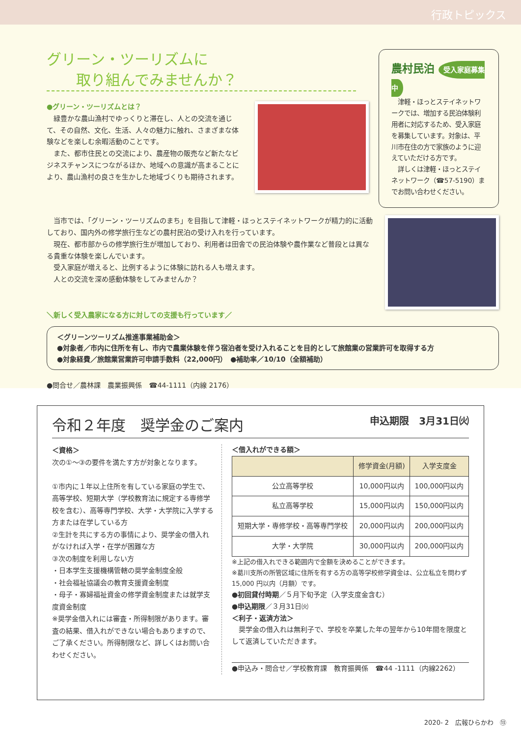行政トピックス
グリーン・ツーリズムに
　　取り組んでみませんか？
●グリーン・ツーリズムとは？
　緑豊かな農山漁村でゆっくりと滞在し、人との交流を通じて、その自然、文化、生活、人々の魅力に触れ、さまざまな体験などを楽しむ余暇活動のことです。
　また、都市住民との交流により、農産物の販売など新たなビジネスチャンスにつながるほか、地域への意識が高まることにより、農山漁村の良さを生かした地域づくりも期待されます。
農村民泊 受入家庭募集中
　津軽・ほっとステイネットワークでは、増加する民泊体験利用者に対応するため、受入家庭を募集しています。対象は、平川市在住の方で家族のように迎えていただける方です。
　詳しくは津軽・ほっとステイネットワーク（☎57-5190）までお問い合わせください。
　当市では、「グリーン・ツーリズムのまち」を目指して津軽・ほっとステイネットワークが精力的に活動しており、国内外の修学旅行生などの農村民泊の受け入れを行っています。
　現在、都市部からの修学旅行生が増加しており、利用者は田舎での民泊体験や農作業など普段とは異なる貴重な体験を楽しんでいます。
　受入家庭が増えると、比例するように体験に訪れる人も増えます。
　人との交流を深め感動体験をしてみませんか？
＼新しく受入農家になる方に対しての支援も行っています／
＜グリーンツーリズム推進事業補助金＞
●対象者／市内に住所を有し、市内で農業体験を伴う宿泊者を受け入れることを目的として旅館業の営業許可を取得する方
●対象経費／旅館業営業許可申請手数料（22,000円）　●補助率／10/10（全額補助）
●問合せ／農林課　農業振興係　☎44-1111（内線 2176）
令和２年度　奨学金のご案内 申込期限　3月31日㈫
＜資格＞
次の①～③の要件を満たす方が対象となります。
①市内に１年以上住所を有している家庭の学生で、高等学校、短期大学（学校教育法に規定する専修学校を含む）、高等専門学校、大学・大学院に入学する方または在学している方
②生計を共にする方の事情により、奨学金の借入れがなければ入学・在学が困難な方
③次の制度を利用しない方
・日本学生支援機構管轄の奨学金制度全般
・社会福祉協議会の教育支援資金制度
・母子・寡婦福祉資金の修学資金制度または就学支度資金制度
※奨学金借入れには審査・所得制限があります。審査の結果、借入れができない場合もありますので、ご了承ください。所得制限など、詳しくはお問い合わせください。
＜借入れができる額＞
| | 修学資金(月額) | 入学支度金 |
| --- | --- | --- |
| 公立高等学校 | 10,000円以内 | 100,000円以内 |
| 私立高等学校 | 15,000円以内 | 150,000円以内 |
| 短期大学・専修学校・高等専門学校 | 20,000円以内 | 200,000円以内 |
| 大学・大学院 | 30,000円以内 | 200,000円以内 |
※上記の借入れできる範囲内で金額を決めることができます。
※葛川支所の所管区域に住所を有する方の高等学校修学資金は、公立私立を問わず 15,000 円以内（月額）です。
●初回貸付時期／５月下旬予定（入学支度金含む）
●申込期限／３月31日㈫
＜利子・返済方法＞
　奨学金の借入れは無利子で、学校を卒業した年の翌年から10年間を限度として返済していただきます。
●申込み・問合せ／学校教育課　教育振興係　☎44 -1111（内線2262）
2020- 2　広報ひらかわ　⑬